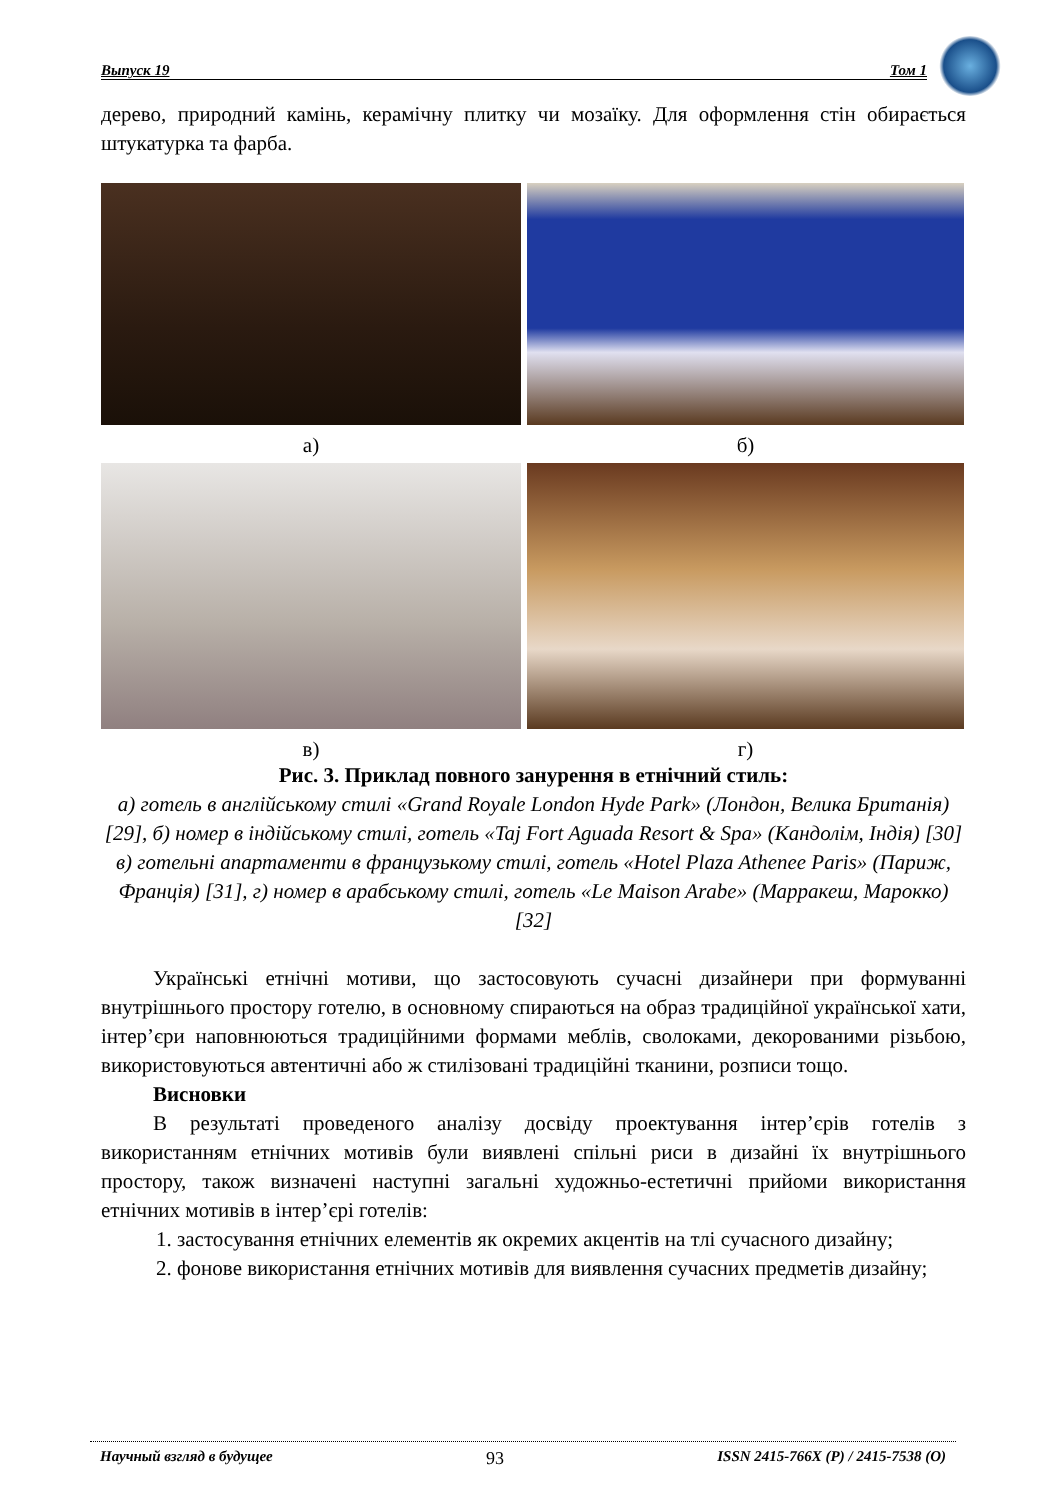Выпуск 19 Том 1
дерево, природний камінь, керамічну плитку чи мозаїку. Для оформлення стін обирається штукатурка та фарба.
а)
б)
в)
г)
Рис. 3. Приклад повного занурення в етнічний стиль:
а) готель в англійському стилі «Grand Royale London Hyde Park» (Лондон, Велика Британія) [29], б) номер в індійському стилі, готель «Taj Fort Aguada Resort & Spa» (Кандолім, Індія) [30]
в) готельні апартаменти в французькому стилі, готель «Hotel Plaza Athenee Paris» (Париж, Франція) [31], г) номер в арабському стилі, готель «Le Maison Arabe» (Марракеш, Марокко) [32]
Українські етнічні мотиви, що застосовують сучасні дизайнери при формуванні внутрішнього простору готелю, в основному спираються на образ традиційної української хати, інтер’єри наповнюються традиційними формами меблів, сволоками, декорованими різьбою, використовуються автентичні або ж стилізовані традиційні тканини, розписи тощо.
Висновки
В результаті проведеного аналізу досвіду проектування інтер’єрів готелів з використанням етнічних мотивів були виявлені спільні риси в дизайні їх внутрішнього простору, також визначені наступні загальні художньо-естетичні прийоми використання етнічних мотивів в інтер’єрі готелів:
1. застосування етнічних елементів як окремих акцентів на тлі сучасного дизайну;
2. фонове використання етнічних мотивів для виявлення сучасних предметів дизайну;
Научный взгляд в будущее 93 ISSN 2415-766X (P) / 2415-7538 (O)